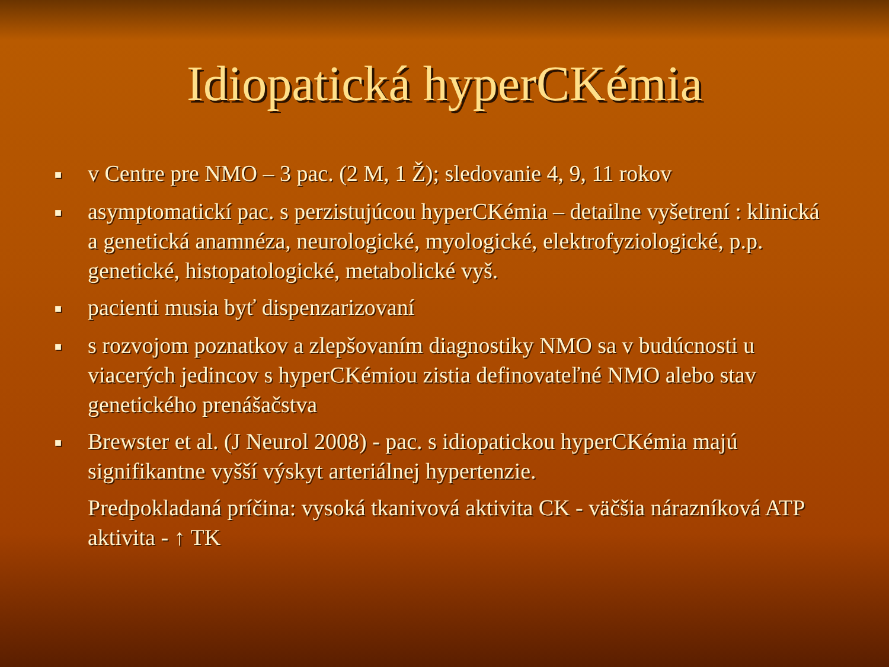Idiopatická hyperCKémia
■ v Centre pre NMO – 3 pac. (2 M, 1 Ž); sledovanie 4, 9, 11 rokov
■ asymptomatickí pac. s perzistujúcou hyperCKémia – detailne vyšetrení : klinická a genetická anamnéza, neurologické, myologické, elektrofyziologické, p.p. genetické, histopatologické, metabolické vyš.
■ pacienti musia byť dispenzarizovaní
■ s rozvojom poznatkov a zlepšovaním diagnostiky NMO sa v budúcnosti u viacerých jedincov s hyperCKémiou zistia definovateľné NMO alebo stav genetického prenášačstva
■ Brewster et al. (J Neurol 2008) - pac. s idiopatickou hyperCKémia majú signifikantne vyšší výskyt arteriálnej hypertenzie.
Predpokladaná príčina: vysoká tkanivová aktivita CK - väčšia nárazníková ATP aktivita - ↑ TK